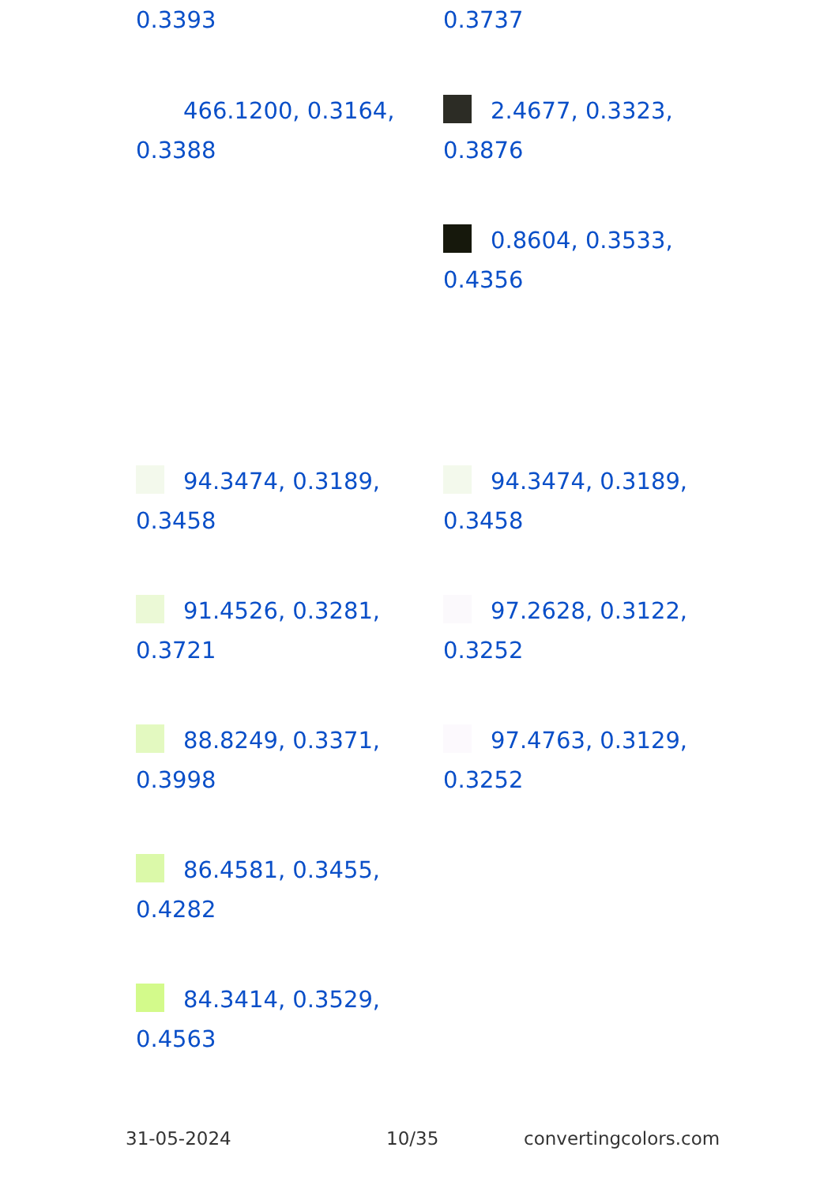0.3393 0.3737
466.1200, 0.3164, 0.3388
2.4677, 0.3323, 0.3876
0.8604, 0.3533, 0.4356
94.3474, 0.3189, 0.3458
94.3474, 0.3189, 0.3458
91.4526, 0.3281, 0.3721
97.2628, 0.3122, 0.3252
88.8249, 0.3371, 0.3998
97.4763, 0.3129, 0.3252
86.4581, 0.3455, 0.4282
84.3414, 0.3529, 0.4563
31-05-2024 10/35 convertingcolors.com